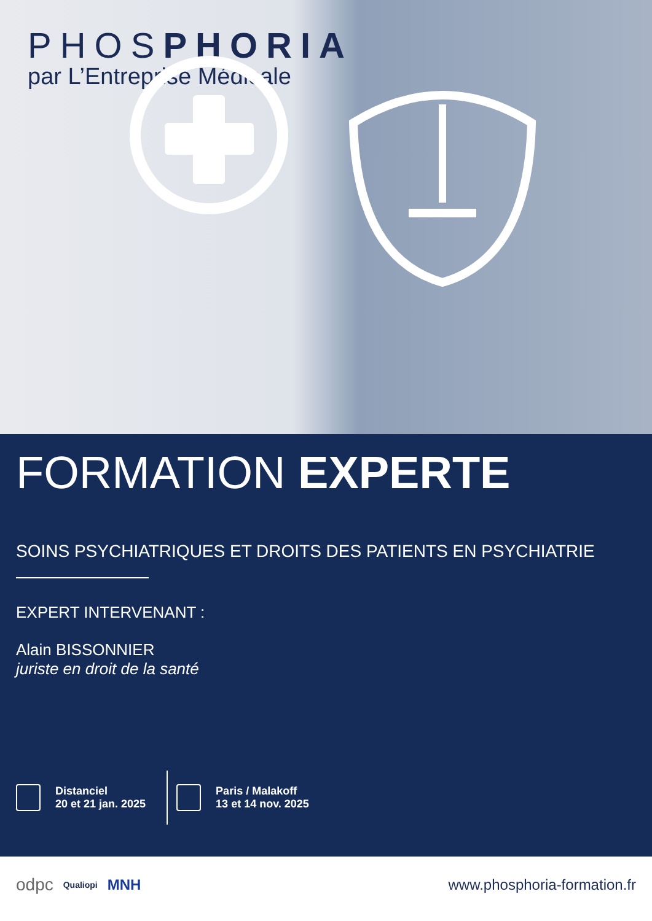PHOSPHORIA
par L’Entreprise Médicale
FORMATION EXPERTE
SOINS PSYCHIATRIQUES ET DROITS DES PATIENTS EN PSYCHIATRIE
EXPERT INTERVENANT :
Alain BISSONNIER
juriste en droit de la santé
Distanciel
20 et 21 jan. 2025
Paris / Malakoff
13 et 14 nov. 2025
odpc Qualiopi MNH www.phosphoria-formation.fr